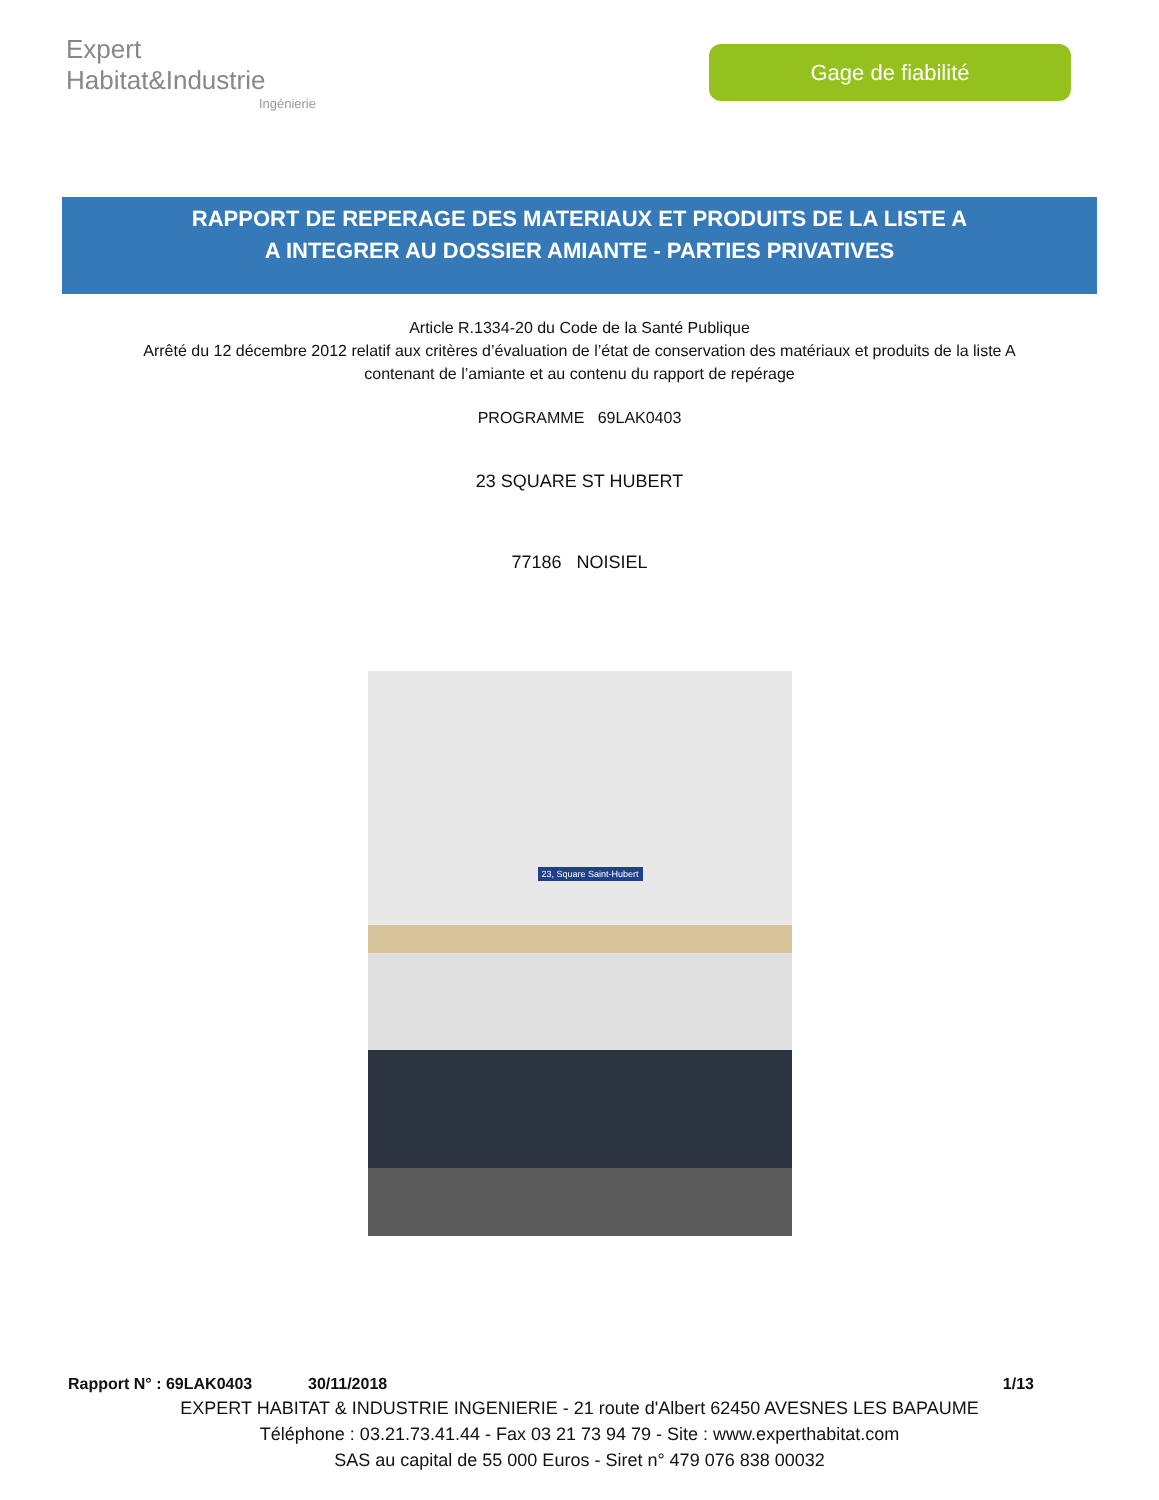Expert Habitat&Industrie
Ingénierie
Gage de fiabilité
RAPPORT DE REPERAGE DES MATERIAUX ET PRODUITS DE LA LISTE A
A INTEGRER AU DOSSIER AMIANTE - PARTIES PRIVATIVES
Article R.1334-20 du Code de la Santé Publique
Arrêté du 12 décembre 2012 relatif aux critères d’évaluation de l’état de conservation des matériaux et produits de la liste A
contenant de l’amiante et au contenu du rapport de repérage
PROGRAMME 69LAK0403
23 SQUARE ST HUBERT
77186 NOISIEL
23, Square Saint-Hubert
Rapport N° : 69LAK0403 30/11/2018 1/13
EXPERT HABITAT & INDUSTRIE INGENIERIE - 21 route d'Albert 62450 AVESNES LES BAPAUME
Téléphone : 03.21.73.41.44 - Fax 03 21 73 94 79 - Site : www.experthabitat.com
SAS au capital de 55 000 Euros - Siret n° 479 076 838 00032